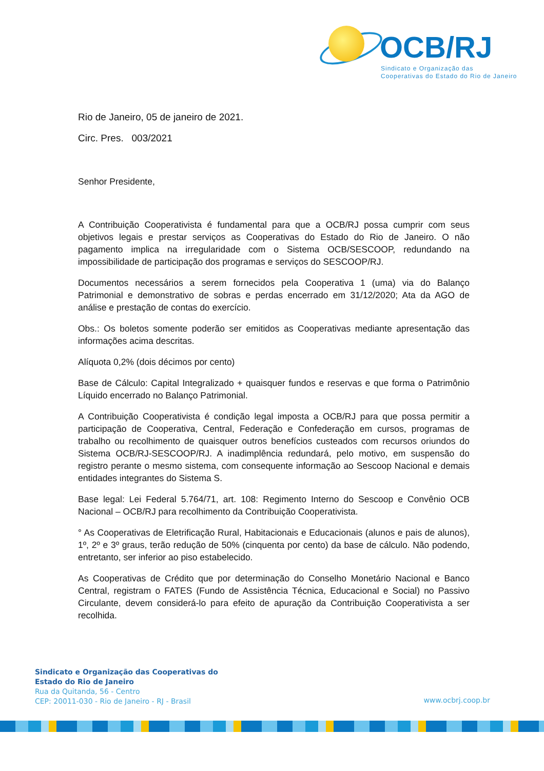OCB/RJ
Sindicato e Organização das
Cooperativas do Estado do Rio de Janeiro
Rio de Janeiro, 05 de janeiro de 2021.
Circ. Pres. 003/2021
Senhor Presidente,
A Contribuição Cooperativista é fundamental para que a OCB/RJ possa cumprir com seus objetivos legais e prestar serviços as Cooperativas do Estado do Rio de Janeiro. O não pagamento implica na irregularidade com o Sistema OCB/SESCOOP, redundando na impossibilidade de participação dos programas e serviços do SESCOOP/RJ.
Documentos necessários a serem fornecidos pela Cooperativa 1 (uma) via do Balanço Patrimonial e demonstrativo de sobras e perdas encerrado em 31/12/2020; Ata da AGO de análise e prestação de contas do exercício.
Obs.: Os boletos somente poderão ser emitidos as Cooperativas mediante apresentação das informações acima descritas.
Alíquota 0,2% (dois décimos por cento)
Base de Cálculo: Capital Integralizado + quaisquer fundos e reservas e que forma o Patrimônio Líquido encerrado no Balanço Patrimonial.
A Contribuição Cooperativista é condição legal imposta a OCB/RJ para que possa permitir a participação de Cooperativa, Central, Federação e Confederação em cursos, programas de trabalho ou recolhimento de quaisquer outros benefícios custeados com recursos oriundos do Sistema OCB/RJ-SESCOOP/RJ. A inadimplência redundará, pelo motivo, em suspensão do registro perante o mesmo sistema, com consequente informação ao Sescoop Nacional e demais entidades integrantes do Sistema S.
Base legal: Lei Federal 5.764/71, art. 108: Regimento Interno do Sescoop e Convênio OCB Nacional – OCB/RJ para recolhimento da Contribuição Cooperativista.
° As Cooperativas de Eletrificação Rural, Habitacionais e Educacionais (alunos e pais de alunos), 1º, 2º e 3º graus, terão redução de 50% (cinquenta por cento) da base de cálculo. Não podendo, entretanto, ser inferior ao piso estabelecido.
As Cooperativas de Crédito que por determinação do Conselho Monetário Nacional e Banco Central, registram o FATES (Fundo de Assistência Técnica, Educacional e Social) no Passivo Circulante, devem considerá-lo para efeito de apuração da Contribuição Cooperativista a ser recolhida.
Sindicato e Organização das Cooperativas do
Estado do Rio de Janeiro
Rua da Quitanda, 56 - Centro
CEP: 20011-030 - Rio de Janeiro - RJ - Brasil
www.ocbrj.coop.br